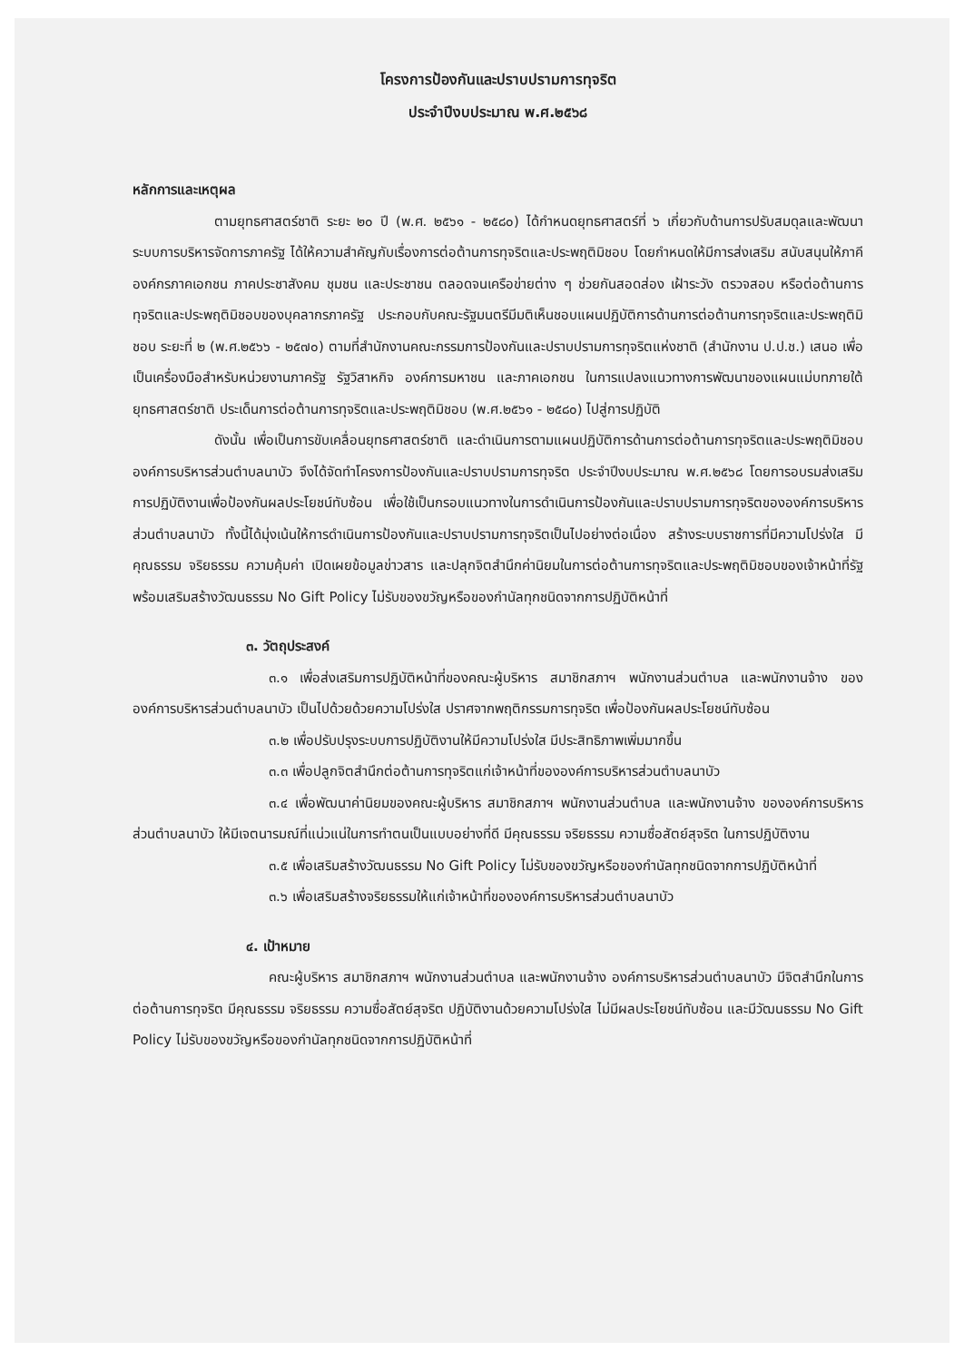โครงการป้องกันและปราบปรามการทุจริต
ประจำปีงบประมาณ พ.ศ.๒๕๖๘
หลักการและเหตุผล
ตามยุทธศาสตร์ชาติ ระยะ ๒๐ ปี (พ.ศ. ๒๕๖๑ - ๒๕๘๐) ได้กำหนดยุทธศาสตร์ที่ ๖ เกี่ยวกับด้านการปรับสมดุลและพัฒนาระบบการบริหารจัดการภาครัฐ ได้ให้ความสำคัญกับเรื่องการต่อต้านการทุจริตและประพฤติมิชอบ โดยกำหนดให้มีการส่งเสริม สนับสนุนให้ภาคีองค์กรภาคเอกชน ภาคประชาสังคม ชุมชน และประชาชน ตลอดจนเครือข่ายต่าง ๆ ช่วยกันสอดส่อง เฝ้าระวัง ตรวจสอบ หรือต่อต้านการทุจริตและประพฤติมิชอบของบุคลากรภาครัฐ ประกอบกับคณะรัฐมนตรีมีมติเห็นชอบแผนปฏิบัติการด้านการต่อต้านการทุจริตและประพฤติมิชอบ ระยะที่ ๒ (พ.ศ.๒๕๖๖ - ๒๕๗๐) ตามที่สำนักงานคณะกรรมการป้องกันและปราบปรามการทุจริตแห่งชาติ (สำนักงาน ป.ป.ช.) เสนอ เพื่อเป็นเครื่องมือสำหรับหน่วยงานภาครัฐ รัฐวิสาหกิจ องค์การมหาชน และภาคเอกชน ในการแปลงแนวทางการพัฒนาของแผนแม่บทภายใต้ยุทธศาสตร์ชาติ ประเด็นการต่อต้านการทุจริตและประพฤติมิชอบ (พ.ศ.๒๕๖๑ - ๒๕๘๐) ไปสู่การปฏิบัติ
ดังนั้น เพื่อเป็นการขับเคลื่อนยุทธศาสตร์ชาติ และดำเนินการตามแผนปฏิบัติการด้านการต่อต้านการทุจริตและประพฤติมิชอบ องค์การบริหารส่วนตำบลนาบัว จึงได้จัดทำโครงการป้องกันและปราบปรามการทุจริต ประจำปีงบประมาณ พ.ศ.๒๕๖๘ โดยการอบรมส่งเสริมการปฏิบัติงานเพื่อป้องกันผลประโยชน์ทับซ้อน เพื่อใช้เป็นกรอบแนวทางในการดำเนินการป้องกันและปราบปรามการทุจริตขององค์การบริหารส่วนตำบลนาบัว ทั้งนี้ได้มุ่งเน้นให้การดำเนินการป้องกันและปราบปรามการทุจริตเป็นไปอย่างต่อเนื่อง สร้างระบบราชการที่มีความโปร่งใส มีคุณธรรม จริยธรรม ความคุ้มค่า เปิดเผยข้อมูลข่าวสาร และปลุกจิตสำนึกค่านิยมในการต่อต้านการทุจริตและประพฤติมิชอบของเจ้าหน้าที่รัฐ พร้อมเสริมสร้างวัฒนธรรม No Gift Policy ไม่รับของขวัญหรือของกำนัลทุกชนิดจากการปฏิบัติหน้าที่
๓. วัตถุประสงค์
๓.๑ เพื่อส่งเสริมการปฏิบัติหน้าที่ของคณะผู้บริหาร สมาชิกสภาฯ พนักงานส่วนตำบล และพนักงานจ้าง ขององค์การบริหารส่วนตำบลนาบัว เป็นไปด้วยด้วยความโปร่งใส ปราศจากพฤติกรรมการทุจริต เพื่อป้องกันผลประโยชน์ทับซ้อน
๓.๒ เพื่อปรับปรุงระบบการปฏิบัติงานให้มีความโปร่งใส มีประสิทธิภาพเพิ่มมากขึ้น
๓.๓ เพื่อปลูกจิตสำนึกต่อต้านการทุจริตแก่เจ้าหน้าที่ขององค์การบริหารส่วนตำบลนาบัว
๓.๔ เพื่อพัฒนาค่านิยมของคณะผู้บริหาร สมาชิกสภาฯ พนักงานส่วนตำบล และพนักงานจ้าง ขององค์การบริหารส่วนตำบลนาบัว ให้มีเจตนารมณ์ที่แน่วแน่ในการทำตนเป็นแบบอย่างที่ดี มีคุณธรรม จริยธรรม ความซื่อสัตย์สุจริต ในการปฏิบัติงาน
๓.๕ เพื่อเสริมสร้างวัฒนธรรม No Gift Policy ไม่รับของขวัญหรือของกำนัลทุกชนิดจากการปฏิบัติหน้าที่
๓.๖ เพื่อเสริมสร้างจริยธรรมให้แก่เจ้าหน้าที่ขององค์การบริหารส่วนตำบลนาบัว
๔. เป้าหมาย
คณะผู้บริหาร สมาชิกสภาฯ พนักงานส่วนตำบล และพนักงานจ้าง องค์การบริหารส่วนตำบลนาบัว มีจิตสำนึกในการต่อต้านการทุจริต มีคุณธรรม จริยธรรม ความซื่อสัตย์สุจริต ปฏิบัติงานด้วยความโปร่งใส ไม่มีผลประโยชน์ทับซ้อน และมีวัฒนธรรม No Gift Policy ไม่รับของขวัญหรือของกำนัลทุกชนิดจากการปฏิบัติหน้าที่